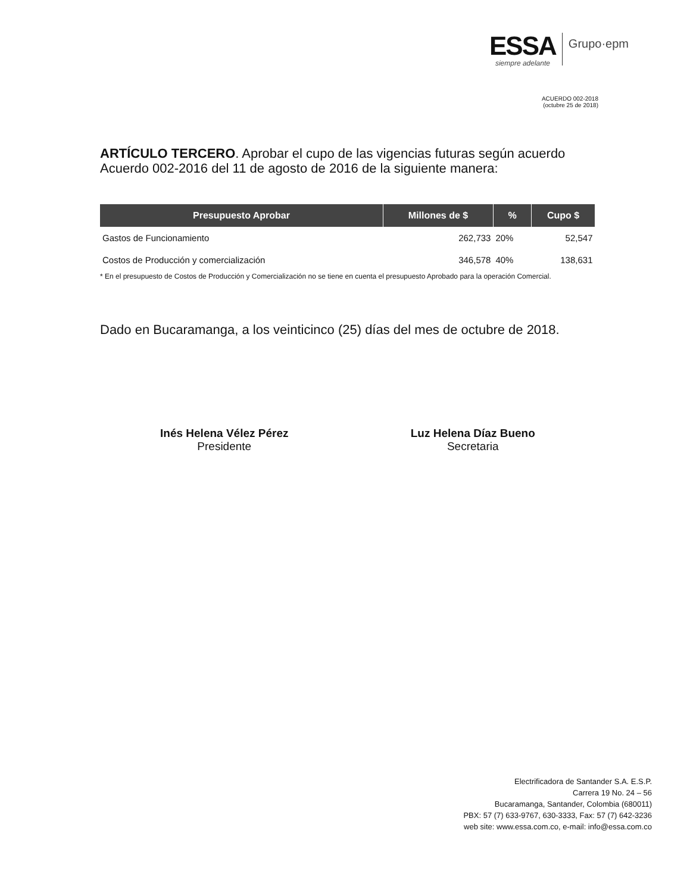ESSA
siempre adelante
Grupo·epm
ACUERDO 002-2018
(octubre 25 de 2018)
ARTÍCULO TERCERO. Aprobar el cupo de las vigencias futuras según acuerdo Acuerdo 002-2016 del 11 de agosto de 2016 de la siguiente manera:
| Presupuesto Aprobar | Millones de $ | % | Cupo $ |
| --- | --- | --- | --- |
| Gastos de Funcionamiento | 262,733 | 20% | 52,547 |
| Costos de Producción y comercialización | 346,578 | 40% | 138,631 |
* En el presupuesto de Costos de Producción y Comercialización no se tiene en cuenta el presupuesto Aprobado para la operación Comercial.
Dado en Bucaramanga, a los veinticinco (25) días del mes de octubre de 2018.
Inés Helena Vélez Pérez
Presidente
Luz Helena Díaz Bueno
Secretaria
Electrificadora de Santander S.A. E.S.P.
Carrera 19 No. 24 – 56
Bucaramanga, Santander, Colombia (680011)
PBX: 57 (7) 633-9767, 630-3333, Fax: 57 (7) 642-3236
web site: www.essa.com.co, e-mail: info@essa.com.co